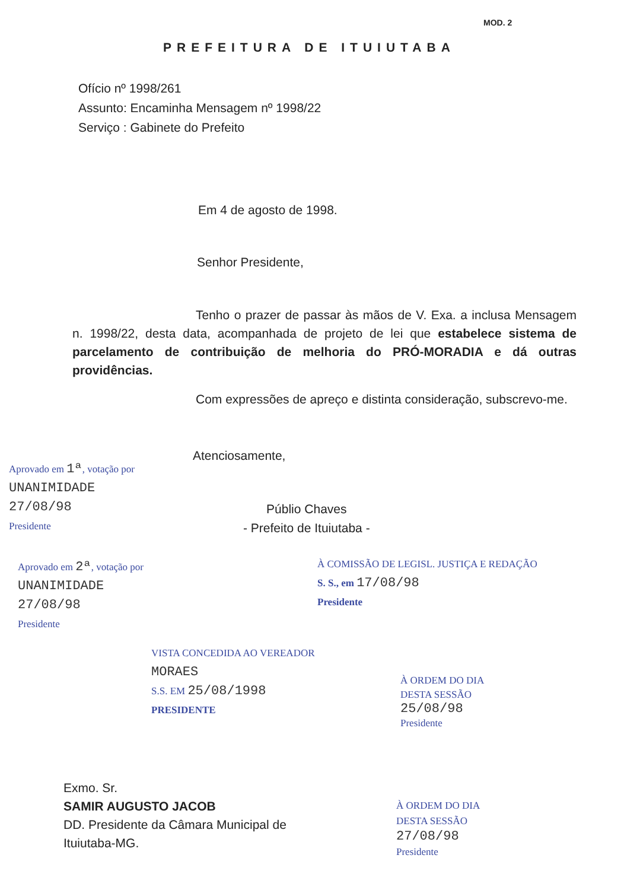MOD. 2
PREFEITURA DE ITUIUTABA
Ofício nº 1998/261
Assunto: Encaminha Mensagem nº 1998/22
Serviço : Gabinete do Prefeito
Em 4 de agosto de 1998.
Senhor Presidente,
Tenho o prazer de passar às mãos de V. Exa. a inclusa Mensagem n. 1998/22, desta data, acompanhada de projeto de lei que estabelece sistema de parcelamento de contribuição de melhoria do PRÓ-MORADIA e dá outras providências.
Com expressões de apreço e distinta consideração, subscrevo-me.
Atenciosamente,
Públio Chaves
- Prefeito de Ituiutaba -
Aprovado em 1ª, votação por
UNANIMIDADE
27/08/98
Presidente
Aprovado em 2ª, votação por
UNANIMIDADE
27/08/98
Presidente
À COMISSÃO DE LEGISL. JUSTIÇA E REDAÇÃO
S. S., em 17/08/98
Presidente
VISTA CONCEDIDA AO VEREADOR
MORAES
S.S. EM 25/08/1998
PRESIDENTE
À ORDEM DO DIA
DESTA SESSÃO
25/08/98
Presidente
Exmo. Sr.
SAMIR AUGUSTO JACOB
DD. Presidente da Câmara Municipal de
Ituiutaba-MG.
À ORDEM DO DIA
DESTA SESSÃO
27/08/98
Presidente